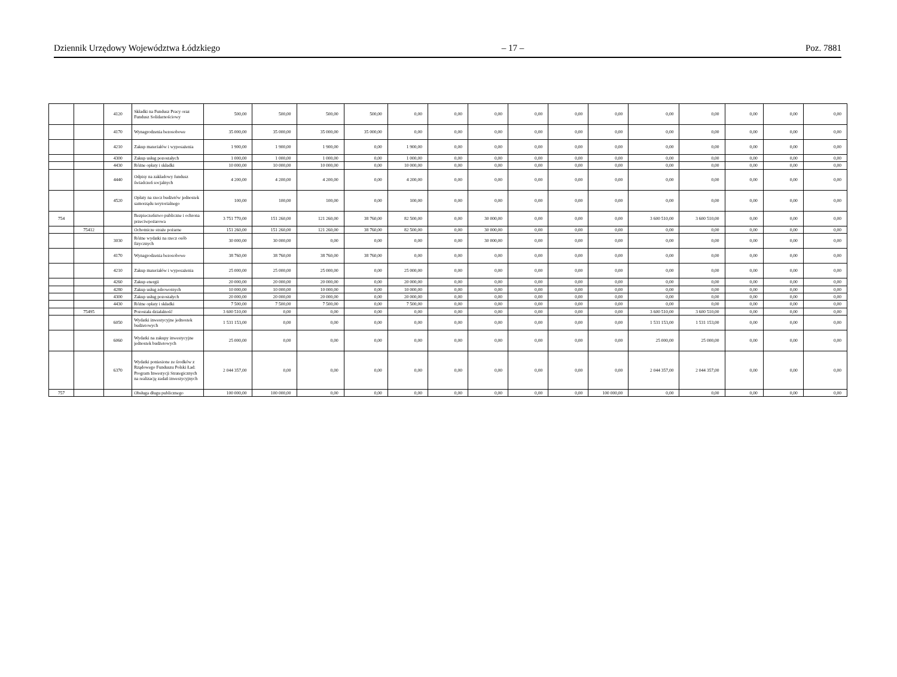Dziennik Urzędowy Województwa Łódzkiego – 17 – Poz. 7881
| | | 4120 | Składki na Fundusz Pracy oraz Fundusz Solidarnościowy | 500,00 | 500,00 | 500,00 | 500,00 | 0,00 | 0,00 | 0,00 | 0,00 | 0,00 | 0,00 | 0,00 | 0,00 | 0,00 | 0,00 | 0,00 |
| | | 4170 | Wynagrodzenia bezosobowe | 35 000,00 | 35 000,00 | 35 000,00 | 35 000,00 | 0,00 | 0,00 | 0,00 | 0,00 | 0,00 | 0,00 | 0,00 | 0,00 | 0,00 | 0,00 | 0,00 |
| | | 4210 | Zakup materiałów i wyposażenia | 1 900,00 | 1 900,00 | 1 900,00 | 0,00 | 1 900,00 | 0,00 | 0,00 | 0,00 | 0,00 | 0,00 | 0,00 | 0,00 | 0,00 | 0,00 | 0,00 |
| | | 4300 | Zakup usług pozostałych | 1 000,00 | 1 000,00 | 1 000,00 | 0,00 | 1 000,00 | 0,00 | 0,00 | 0,00 | 0,00 | 0,00 | 0,00 | 0,00 | 0,00 | 0,00 | 0,00 |
| | | 4430 | Różne opłaty i składki | 10 000,00 | 10 000,00 | 10 000,00 | 0,00 | 10 000,00 | 0,00 | 0,00 | 0,00 | 0,00 | 0,00 | 0,00 | 0,00 | 0,00 | 0,00 | 0,00 |
| | | 4440 | Odpisy na zakładowy fundusz świadczeń socjalnych | 4 200,00 | 4 200,00 | 4 200,00 | 0,00 | 4 200,00 | 0,00 | 0,00 | 0,00 | 0,00 | 0,00 | 0,00 | 0,00 | 0,00 | 0,00 | 0,00 |
| | | 4520 | Opłaty na rzecz budżetów jednostek samorządu terytorialnego | 100,00 | 100,00 | 100,00 | 0,00 | 100,00 | 0,00 | 0,00 | 0,00 | 0,00 | 0,00 | 0,00 | 0,00 | 0,00 | 0,00 | 0,00 |
| 754 | | | Bezpieczeństwo publiczne i ochrona przeciwpożarowa | 3 751 770,00 | 151 260,00 | 121 260,00 | 38 760,00 | 82 500,00 | 0,00 | 30 000,00 | 0,00 | 0,00 | 0,00 | 3 600 510,00 | 3 600 510,00 | 0,00 | 0,00 | 0,00 |
| | 75412 | | Ochotnicze straże pożarne | 151 260,00 | 151 260,00 | 121 260,00 | 38 760,00 | 82 500,00 | 0,00 | 30 000,00 | 0,00 | 0,00 | 0,00 | 0,00 | 0,00 | 0,00 | 0,00 | 0,00 |
| | | 3030 | Różne wydatki na rzecz osób fizycznych | 30 000,00 | 30 000,00 | 0,00 | 0,00 | 0,00 | 0,00 | 30 000,00 | 0,00 | 0,00 | 0,00 | 0,00 | 0,00 | 0,00 | 0,00 | 0,00 |
| | | 4170 | Wynagrodzenia bezosobowe | 38 760,00 | 38 760,00 | 38 760,00 | 38 760,00 | 0,00 | 0,00 | 0,00 | 0,00 | 0,00 | 0,00 | 0,00 | 0,00 | 0,00 | 0,00 | 0,00 |
| | | 4210 | Zakup materiałów i wyposażenia | 25 000,00 | 25 000,00 | 25 000,00 | 0,00 | 25 000,00 | 0,00 | 0,00 | 0,00 | 0,00 | 0,00 | 0,00 | 0,00 | 0,00 | 0,00 | 0,00 |
| | | 4260 | Zakup energii | 20 000,00 | 20 000,00 | 20 000,00 | 0,00 | 20 000,00 | 0,00 | 0,00 | 0,00 | 0,00 | 0,00 | 0,00 | 0,00 | 0,00 | 0,00 | 0,00 |
| | | 4280 | Zakup usług zdrowotnych | 10 000,00 | 10 000,00 | 10 000,00 | 0,00 | 10 000,00 | 0,00 | 0,00 | 0,00 | 0,00 | 0,00 | 0,00 | 0,00 | 0,00 | 0,00 | 0,00 |
| | | 4300 | Zakup usług pozostałych | 20 000,00 | 20 000,00 | 20 000,00 | 0,00 | 20 000,00 | 0,00 | 0,00 | 0,00 | 0,00 | 0,00 | 0,00 | 0,00 | 0,00 | 0,00 | 0,00 |
| | | 4430 | Różne opłaty i składki | 7 500,00 | 7 500,00 | 7 500,00 | 0,00 | 7 500,00 | 0,00 | 0,00 | 0,00 | 0,00 | 0,00 | 0,00 | 0,00 | 0,00 | 0,00 | 0,00 |
| | 75495 | | Pozostała działalność | 3 600 510,00 | 0,00 | 0,00 | 0,00 | 0,00 | 0,00 | 0,00 | 0,00 | 0,00 | 0,00 | 3 600 510,00 | 3 600 510,00 | 0,00 | 0,00 | 0,00 |
| | | 6050 | Wydatki inwestycyjne jednostek budżetowych | 1 531 153,00 | 0,00 | 0,00 | 0,00 | 0,00 | 0,00 | 0,00 | 0,00 | 0,00 | 0,00 | 1 531 153,00 | 1 531 153,00 | 0,00 | 0,00 | 0,00 |
| | | 6060 | Wydatki na zakupy inwestycyjne jednostek budżetowych | 25 000,00 | 0,00 | 0,00 | 0,00 | 0,00 | 0,00 | 0,00 | 0,00 | 0,00 | 0,00 | 25 000,00 | 25 000,00 | 0,00 | 0,00 | 0,00 |
| | | 6370 | Wydatki poniesione ze środków z Rządowego Funduszu Polski Ład: Program Inwestycji Strategicznych na realizację zadań inwestycyjnych | 2 044 357,00 | 0,00 | 0,00 | 0,00 | 0,00 | 0,00 | 0,00 | 0,00 | 0,00 | 0,00 | 2 044 357,00 | 2 044 357,00 | 0,00 | 0,00 | 0,00 |
| 757 | | | Obsługa długu publicznego | 100 000,00 | 100 000,00 | 0,00 | 0,00 | 0,00 | 0,00 | 0,00 | 0,00 | 0,00 | 100 000,00 | 0,00 | 0,00 | 0,00 | 0,00 | 0,00 |